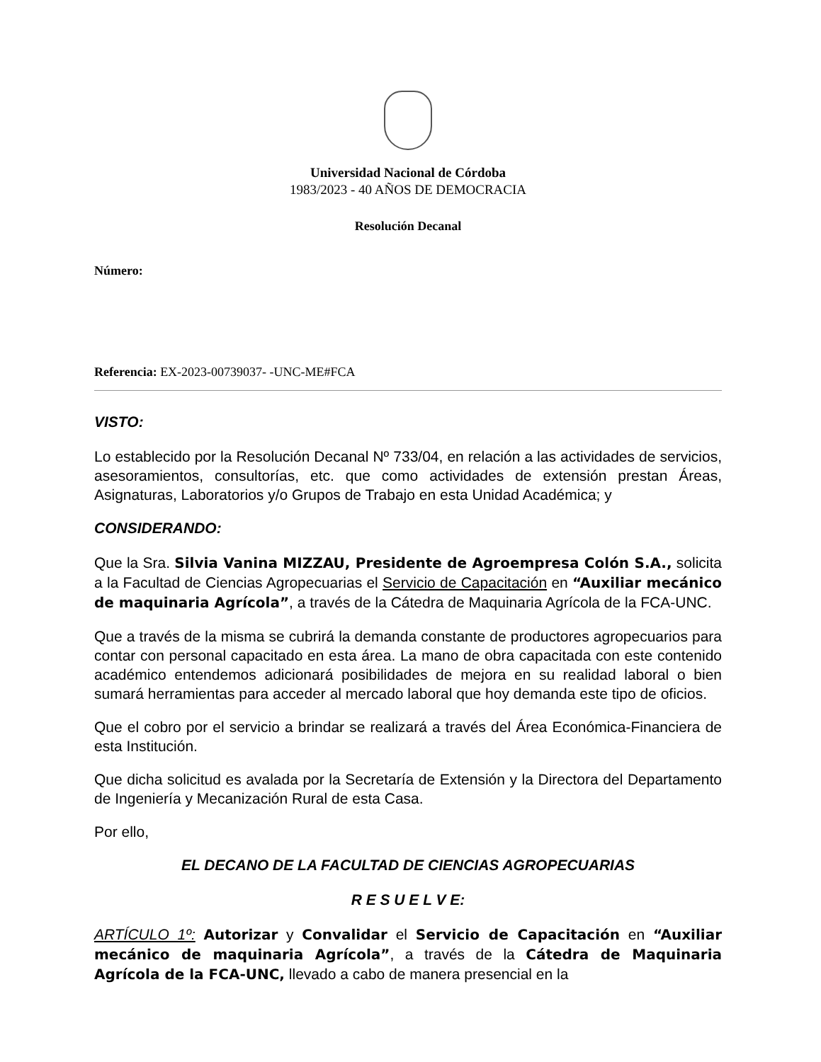Universidad Nacional de Córdoba
1983/2023 - 40 AÑOS DE DEMOCRACIA
Resolución Decanal
Número:
Referencia: EX-2023-00739037- -UNC-ME#FCA
VISTO:
Lo establecido por la Resolución Decanal Nº 733/04, en relación a las actividades de servicios, asesoramientos, consultorías, etc. que como actividades de extensión prestan Áreas, Asignaturas, Laboratorios y/o Grupos de Trabajo en esta Unidad Académica; y
CONSIDERANDO:
Que la Sra. Silvia Vanina MIZZAU, Presidente de Agroempresa Colón S.A., solicita a la Facultad de Ciencias Agropecuarias el Servicio de Capacitación en “Auxiliar mecánico de maquinaria Agrícola”, a través de la Cátedra de Maquinaria Agrícola de la FCA-UNC.
Que a través de la misma se cubrirá la demanda constante de productores agropecuarios para contar con personal capacitado en esta área. La mano de obra capacitada con este contenido académico entendemos adicionará posibilidades de mejora en su realidad laboral o bien sumará herramientas para acceder al mercado laboral que hoy demanda este tipo de oficios.
Que el cobro por el servicio a brindar se realizará a través del Área Económica-Financiera de esta Institución.
Que dicha solicitud es avalada por la Secretaría de Extensión y la Directora del Departamento de Ingeniería y Mecanización Rural de esta Casa.
Por ello,
EL DECANO DE LA FACULTAD DE CIENCIAS AGROPECUARIAS
R E S U E L V E:
ARTÍCULO 1º: Autorizar y Convalidar el Servicio de Capacitación en “Auxiliar mecánico de maquinaria Agrícola”, a través de la Cátedra de Maquinaria Agrícola de la FCA-UNC, llevado a cabo de manera presencial en la